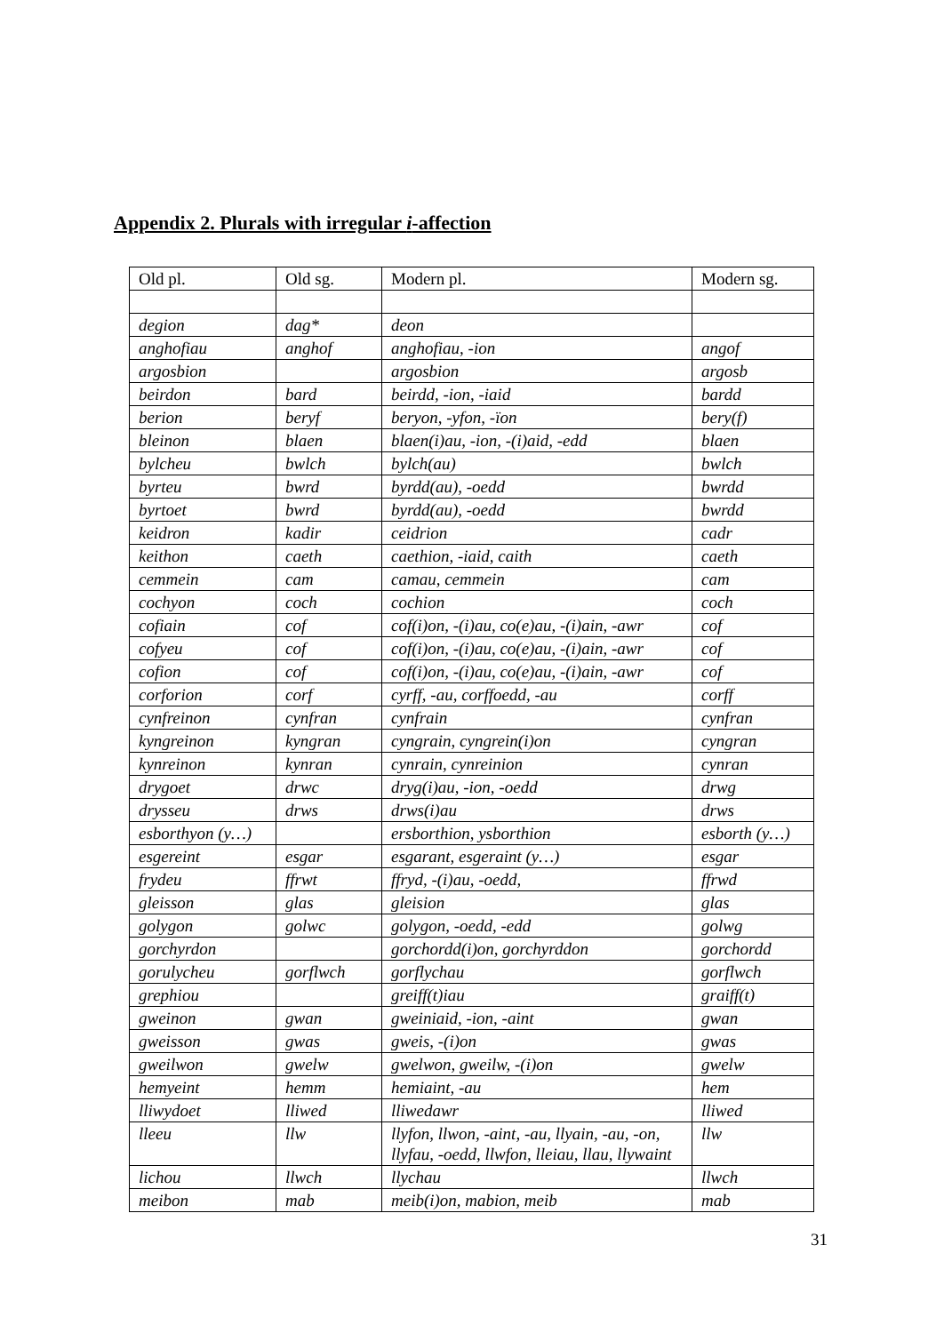Appendix 2. Plurals with irregular i-affection
| Old pl. | Old sg. | Modern pl. | Modern sg. |
| degion | dag* | deon | |
| anghofiau | anghof | anghofiau, -ion | angof |
| argosbion | | argosbion | argosb |
| beirdon | bard | beirdd, -ion, -iaid | bardd |
| berion | beryf | beryon, -yfon, -ïon | bery(f) |
| bleinon | blaen | blaen(i)au, -ion, -(i)aid, -edd | blaen |
| bylcheu | bwlch | bylch(au) | bwlch |
| byrteu | bwrd | byrdd(au), -oedd | bwrdd |
| byrtoet | bwrd | byrdd(au), -oedd | bwrdd |
| keidron | kadir | ceidrion | cadr |
| keithon | caeth | caethion, -iaid, caith | caeth |
| cemmein | cam | camau, cemmein | cam |
| cochyon | coch | cochion | coch |
| cofiain | cof | cof(i)on, -(i)au, co(e)au, -(i)ain, -awr | cof |
| cofyeu | cof | cof(i)on, -(i)au, co(e)au, -(i)ain, -awr | cof |
| cofion | cof | cof(i)on, -(i)au, co(e)au, -(i)ain, -awr | cof |
| corforion | corf | cyrff, -au, corffoedd, -au | corff |
| cynfreinon | cynfran | cynfrain | cynfran |
| kyngreinon | kyngran | cyngrain, cyngrein(i)on | cyngran |
| kynreinon | kynran | cynrain, cynreinion | cynran |
| drygoet | drwc | dryg(i)au, -ion, -oedd | drwg |
| drysseu | drws | drws(i)au | drws |
| esborthyon (y…) | | ersborthion, ysborthion | esborth (y…) |
| esgereint | esgar | esgarant, esgeraint (y…) | esgar |
| frydeu | ffrwt | ffryd, -(i)au, -oedd, | ffrwd |
| gleisson | glas | gleision | glas |
| golygon | golwc | golygon, -oedd, -edd | golwg |
| gorchyrdon | | gorchordd(i)on, gorchyrddon | gorchordd |
| gorulycheu | gorflwch | gorflychau | gorflwch |
| grephiou | | greiff(t)iau | graiff(t) |
| gweinon | gwan | gweiniaid, -ion, -aint | gwan |
| gweisson | gwas | gweis, -(i)on | gwas |
| gweilwon | gwelw | gwelwon, gweilw, -(i)on | gwelw |
| hemyeint | hemm | hemiaint, -au | hem |
| lliwydoet | lliwed | lliwedawr | lliwed |
| lleeu | llw | llyfon, llwon, -aint, -au, llyain, -au, -on, llyfau, -oedd, llwfon, lleiau, llau, llywaint | llw |
| lichou | llwch | llychau | llwch |
| meibon | mab | meib(i)on, mabion, meib | mab |
31